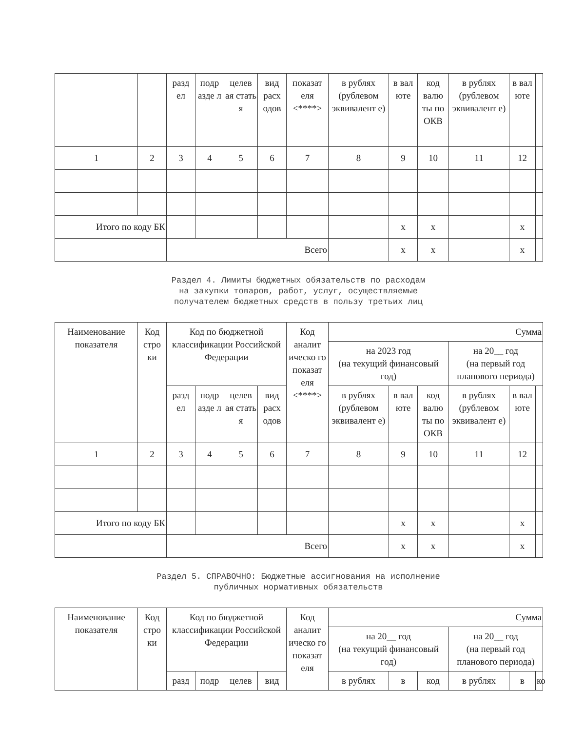| | | разд ел | подр азде л | целев ая стать я | вид расх одов | показат еля <****> | в рублях (рублевом эквивалент е) | в вал юте | код валю ты по ОКВ | в рублях (рублевом эквивалент е) | в вал юте | |
| 1 | 2 | 3 | 4 | 5 | 6 | 7 | 8 | 9 | 10 | 11 | 12 | |
| Итого по коду БК | | | | | | | | x | x | | x | |
| | | Всего | | | | | | x | x | | x | |
Раздел 4. Лимиты бюджетных обязательств по расходам
на закупки товаров, работ, услуг, осуществляемые
получателем бюджетных средств в пользу третьих лиц
| Наименование показателя | Код стро ки | Код по бюджетной классификации Российской Федерации | | | | Код аналит ическо го показат еля <****> | Сумма | | | | | |
| | | | | | | | на 2023 год (на текущий финансовый год) | | | на 20__ год (на первый год планового периода) | | |
| | | разд ел | подр азде л | целев ая стать я | вид расх одов | | в рублях (рублевом эквивалент е) | в вал юте | код валю ты по ОКВ | в рублях (рублевом эквивалент е) | в вал юте | |
| 1 | 2 | 3 | 4 | 5 | 6 | 7 | 8 | 9 | 10 | 11 | 12 | |
| Итого по коду БК | | | | | | | | x | x | | x | |
| | | Всего | | | | | | x | x | | x | |
Раздел 5. СПРАВОЧНО: Бюджетные ассигнования на исполнение
публичных нормативных обязательств
| Наименование показателя | Код стро ки | Код по бюджетной классификации Российской Федерации | | | | Код аналит ическо го показат еля | Сумма | | | | | |
| | | | | | | | на 20__ год (на текущий финансовый год) | | | на 20__ год (на первый год планового периода) | | |
| | | разд | подр | целев | вид | | в рублях | в | код | в рублях | в | ко |